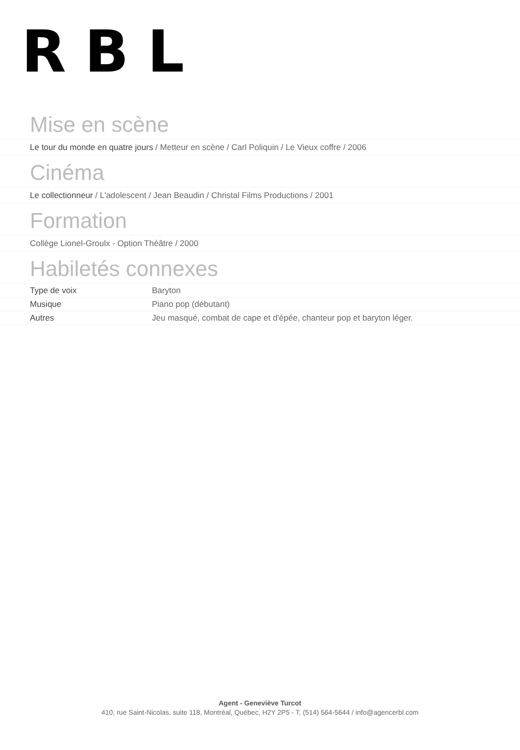RBL
Mise en scène
Le tour du monde en quatre jours / Metteur en scène / Carl Poliquin / Le Vieux coffre / 2006
Cinéma
Le collectionneur / L'adolescent / Jean Beaudin / Christal Films Productions / 2001
Formation
Collège Lionel-Groulx - Option Théâtre / 2000
Habiletés connexes
| Type de voix | Baryton |
| Musique | Piano pop (débutant) |
| Autres | Jeu masqué, combat de cape et d'épée, chanteur pop et baryton léger. |
Agent - Geneviève Turcot
410, rue Saint-Nicolas, suite 118, Montréal, Québec, H2Y 2P5 - T. (514) 564-5644 / info@agencerbl.com